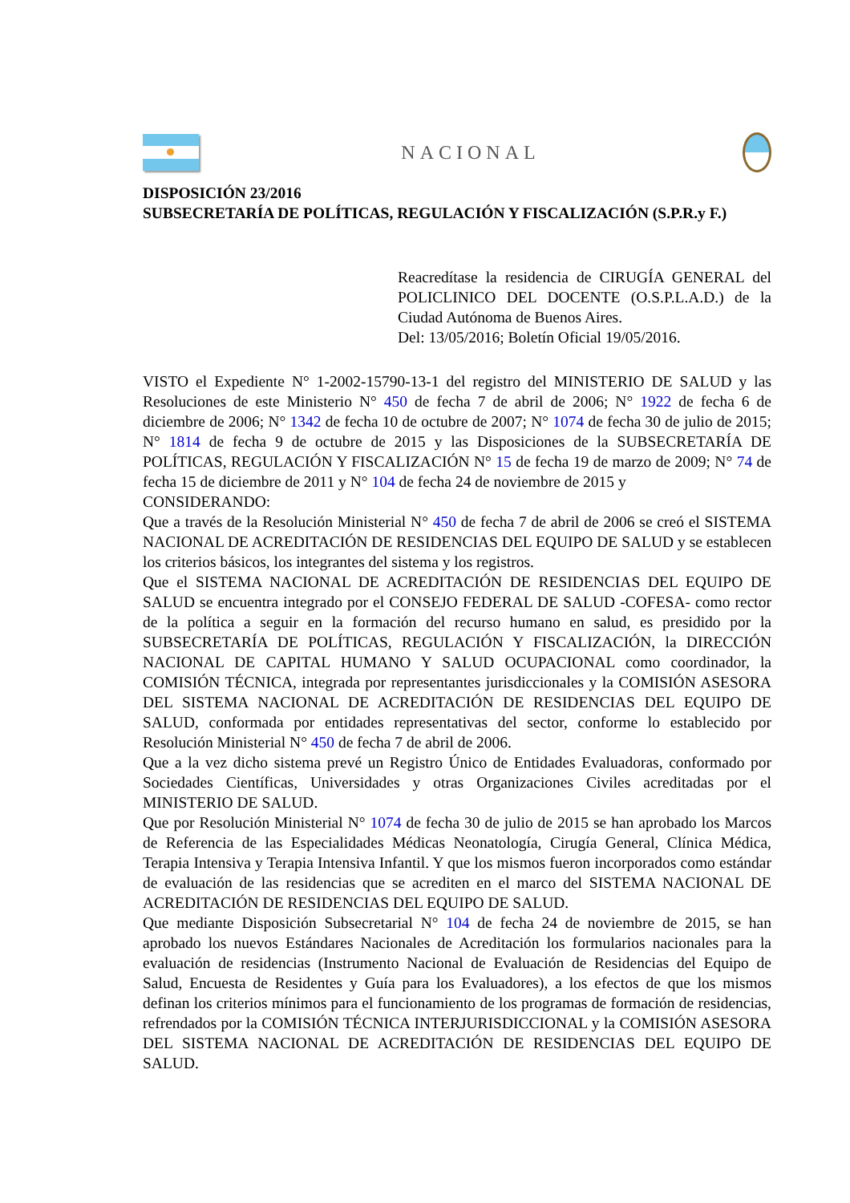NACIONAL
DISPOSICIÓN 23/2016
SUBSECRETARÍA DE POLÍTICAS, REGULACIÓN Y FISCALIZACIÓN (S.P.R.y F.)
Reacredítase la residencia de CIRUGÍA GENERAL del POLICLINICO DEL DOCENTE (O.S.P.L.A.D.) de la Ciudad Autónoma de Buenos Aires.
Del: 13/05/2016; Boletín Oficial 19/05/2016.
VISTO el Expediente N° 1-2002-15790-13-1 del registro del MINISTERIO DE SALUD y las Resoluciones de este Ministerio N° 450 de fecha 7 de abril de 2006; N° 1922 de fecha 6 de diciembre de 2006; N° 1342 de fecha 10 de octubre de 2007; N° 1074 de fecha 30 de julio de 2015; N° 1814 de fecha 9 de octubre de 2015 y las Disposiciones de la SUBSECRETARÍA DE POLÍTICAS, REGULACIÓN Y FISCALIZACIÓN N° 15 de fecha 19 de marzo de 2009; N° 74 de fecha 15 de diciembre de 2011 y N° 104 de fecha 24 de noviembre de 2015 y
CONSIDERANDO:
Que a través de la Resolución Ministerial N° 450 de fecha 7 de abril de 2006 se creó el SISTEMA NACIONAL DE ACREDITACIÓN DE RESIDENCIAS DEL EQUIPO DE SALUD y se establecen los criterios básicos, los integrantes del sistema y los registros.
Que el SISTEMA NACIONAL DE ACREDITACIÓN DE RESIDENCIAS DEL EQUIPO DE SALUD se encuentra integrado por el CONSEJO FEDERAL DE SALUD -COFESA- como rector de la política a seguir en la formación del recurso humano en salud, es presidido por la SUBSECRETARÍA DE POLÍTICAS, REGULACIÓN Y FISCALIZACIÓN, la DIRECCIÓN NACIONAL DE CAPITAL HUMANO Y SALUD OCUPACIONAL como coordinador, la COMISIÓN TÉCNICA, integrada por representantes jurisdiccionales y la COMISIÓN ASESORA DEL SISTEMA NACIONAL DE ACREDITACIÓN DE RESIDENCIAS DEL EQUIPO DE SALUD, conformada por entidades representativas del sector, conforme lo establecido por Resolución Ministerial N° 450 de fecha 7 de abril de 2006.
Que a la vez dicho sistema prevé un Registro Único de Entidades Evaluadoras, conformado por Sociedades Científicas, Universidades y otras Organizaciones Civiles acreditadas por el MINISTERIO DE SALUD.
Que por Resolución Ministerial N° 1074 de fecha 30 de julio de 2015 se han aprobado los Marcos de Referencia de las Especialidades Médicas Neonatología, Cirugía General, Clínica Médica, Terapia Intensiva y Terapia Intensiva Infantil. Y que los mismos fueron incorporados como estándar de evaluación de las residencias que se acrediten en el marco del SISTEMA NACIONAL DE ACREDITACIÓN DE RESIDENCIAS DEL EQUIPO DE SALUD.
Que mediante Disposición Subsecretarial N° 104 de fecha 24 de noviembre de 2015, se han aprobado los nuevos Estándares Nacionales de Acreditación los formularios nacionales para la evaluación de residencias (Instrumento Nacional de Evaluación de Residencias del Equipo de Salud, Encuesta de Residentes y Guía para los Evaluadores), a los efectos de que los mismos definan los criterios mínimos para el funcionamiento de los programas de formación de residencias, refrendados por la COMISIÓN TÉCNICA INTERJURISDICCIONAL y la COMISIÓN ASESORA DEL SISTEMA NACIONAL DE ACREDITACIÓN DE RESIDENCIAS DEL EQUIPO DE SALUD.